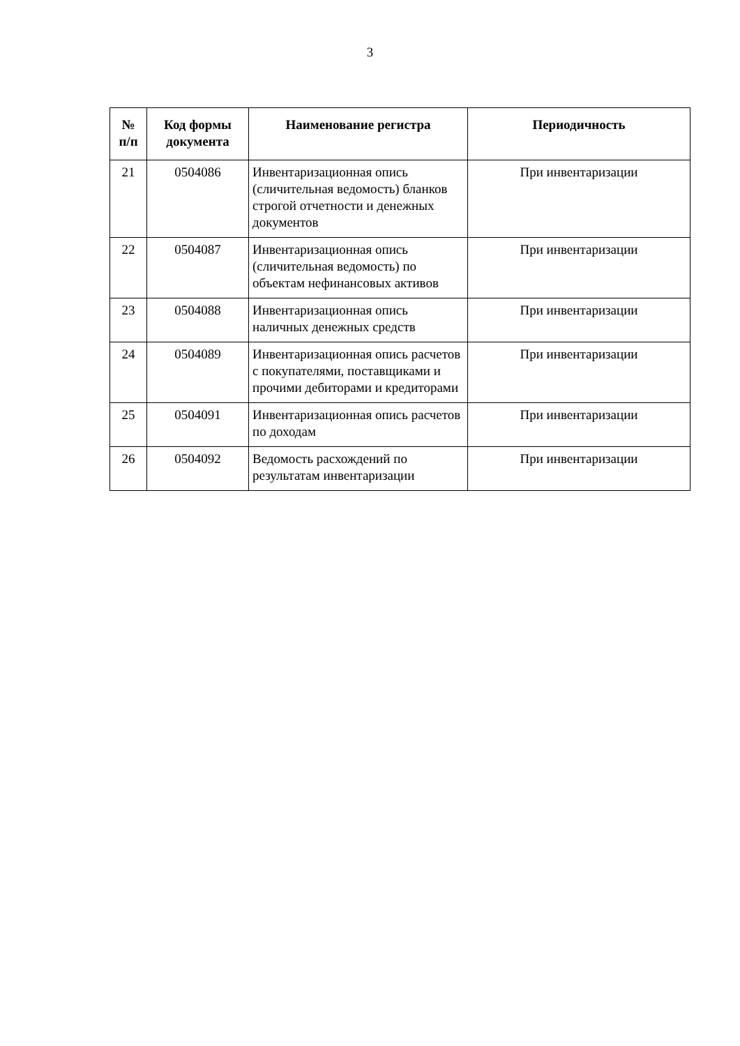3
| № п/п | Код формы документа | Наименование регистра | Периодичность |
| --- | --- | --- | --- |
| 21 | 0504086 | Инвентаризационная опись (сличительная ведомость) бланков строгой отчетности и денежных документов | При инвентаризации |
| 22 | 0504087 | Инвентаризационная опись (сличительная ведомость) по объектам нефинансовых активов | При инвентаризации |
| 23 | 0504088 | Инвентаризационная опись наличных денежных средств | При инвентаризации |
| 24 | 0504089 | Инвентаризационная опись расчетов с покупателями, поставщиками и прочими дебиторами и кредиторами | При инвентаризации |
| 25 | 0504091 | Инвентаризационная опись расчетов по доходам | При инвентаризации |
| 26 | 0504092 | Ведомость расхождений по результатам инвентаризации | При инвентаризации |